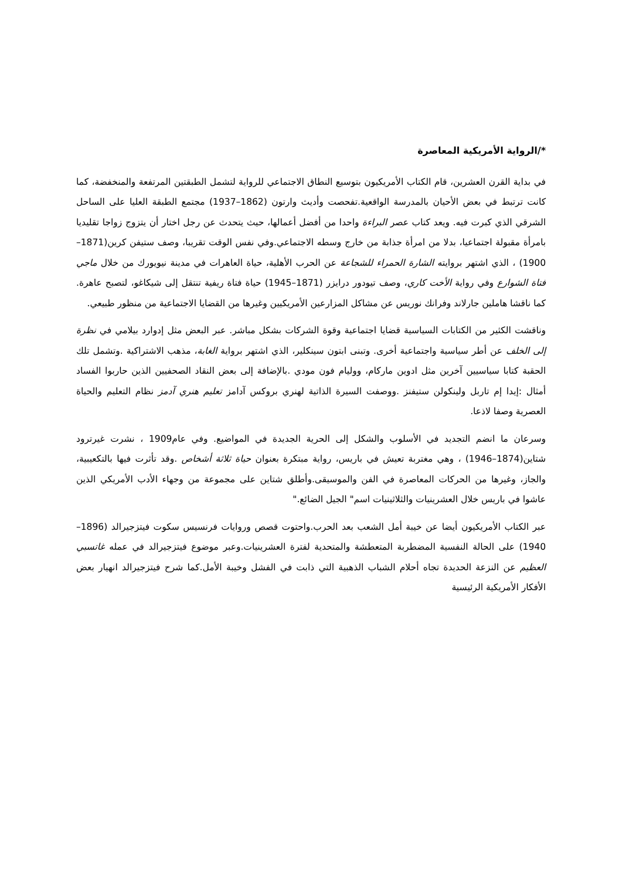*/الرواية الأمريكية المعاصرة
في بداية القرن العشرين، قام الكتاب الأمريكيون بتوسيع النطاق الاجتماعي للرواية لتشمل الطبقتين المرتفعة والمنخفضة، كما كانت ترتبط في بعض الأحيان بالمدرسة الواقعية.تفحصت وأديث وارتون (1862–1937) مجتمع الطبقة العليا على الساحل الشرقي الذي كبرت فيه. ويعد كتاب عصر البراءة واحدا من أفضل أعمالها، حيث يتحدث عن رجل اختار أن يتزوج زواجا تقليديا بامرأة مقبولة اجتماعيا، بدلا من امرأة جذابة من خارج وسطه الاجتماعي.وفي نفس الوقت تقريبا، وصف ستيفن كرين(1871–1900) ، الذي اشتهر بروايته الشارة الحمراء للشجاعة عن الحرب الأهلية، حياة العاهرات في مدينة نيويورك من خلال ماجي فتاة الشوارع وفي رواية الأخت كاري، وصف تيودور درايزر (1871–1945) حياة فتاة ريفية تنتقل إلى شيكاغو، لتصبح عاهرة. كما ناقشا هاملين جارلاند وفرانك نوريس عن مشاكل المزارعين الأمريكيين وغيرها من القضايا الاجتماعية من منظور طبيعي.
وناقشت الكثير من الكتابات السياسية قضايا اجتماعية وقوة الشركات بشكل مباشر. عبر البعض مثل إدوارد بيلامي في نظرة إلى الخلف عن أطر سياسية واجتماعية أخرى. وتبنى ابتون سينكلير، الذي اشتهر برواية الغابة، مذهب الاشتراكية .وتشمل تلك الحقبة كتابا سياسيين آخرين مثل ادوين ماركام، ووليام فون مودي .بالإضافة إلى بعض النقاد الصحفيين الذين حاربوا الفساد أمثال :إيدا إم تاربل ولينكولن ستيفنز .ووصفت السيرة الذاتية لهنري بروكس آدامز تعليم هنري آدمز نظام التعليم والحياة العصرية وصفا لاذعا.
وسرعان ما انضم التجديد في الأسلوب والشكل إلى الحرية الجديدة في المواضيع. وفي عام1909 ، نشرت غيرترود شتاين(1874–1946) ، وهي مغتربة تعيش في باريس، رواية مبتكرة بعنوان حياة ثلاثة أشخاص .وقد تأثرت فيها بالتكعيبية، والجاز، وغيرها من الحركات المعاصرة في الفن والموسيقى.وأطلق شتاين على مجموعة من وجهاء الأدب الأمريكي الذين عاشوا في باريس خلال العشرينيات والثلاثينيات اسم" الجيل الضائع."
عبر الكتاب الأمريكيون أيضا عن خيبة أمل الشعب بعد الحرب.واحتوت قصص وروايات فرنسيس سكوت فيتزجيرالد (1896–1940) على الحالة النفسية المضطربة المتعطشة والمتحدية لفترة العشرينيات.وعبر موضوع فيتزجيرالد في عمله غاتسبي العظيم عن النزعة الحديدة تجاه أحلام الشباب الذهبية التي ذابت في الفشل وخيبة الأمل.كما شرح فيتزجيرالد انهيار بعض الأفكار الأمريكية الرئيسية